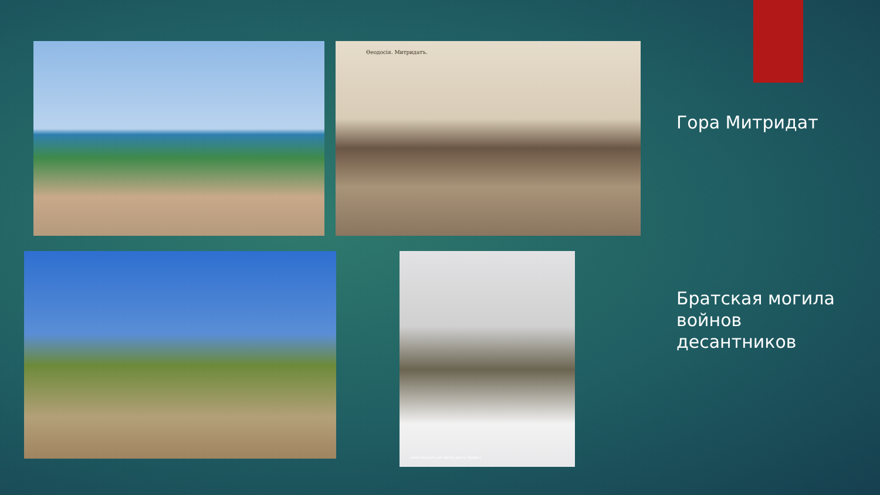Өеодосія. Митридатъ.
Гора Митридат
www.shukach.com Автор фото: Кривич
Братская могила
войнов
десантников